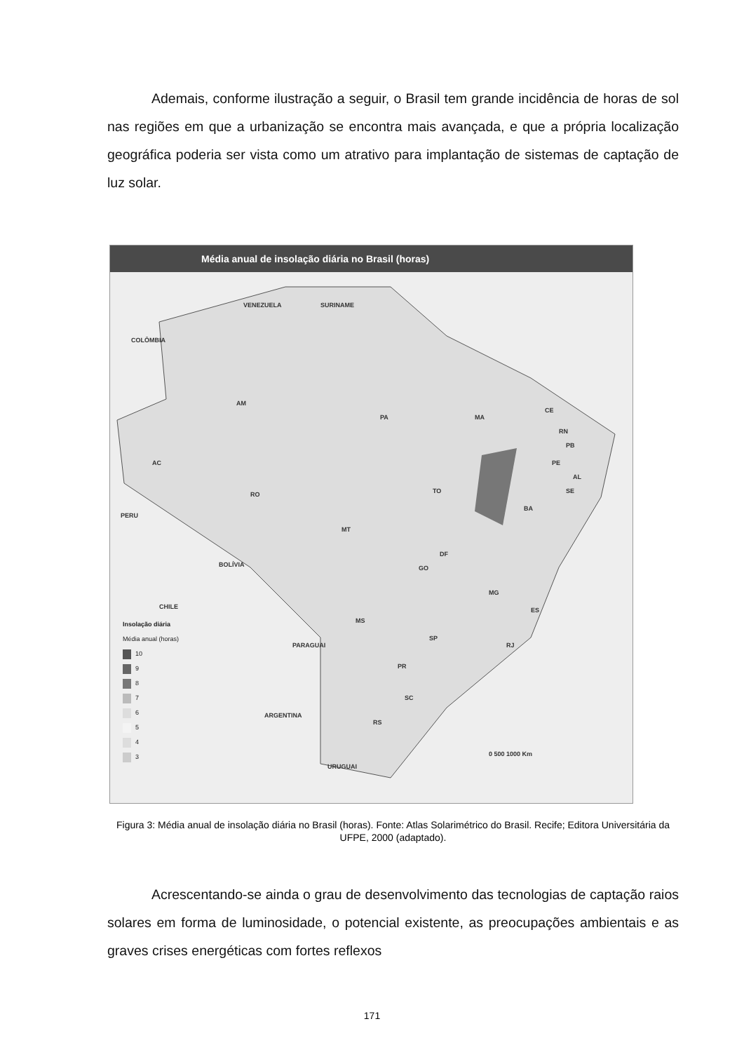Ademais, conforme ilustração a seguir, o Brasil tem grande incidência de horas de sol nas regiões em que a urbanização se encontra mais avançada, e que a própria localização geográfica poderia ser vista como um atrativo para implantação de sistemas de captação de luz solar.
Média anual de insolação diária no Brasil (horas)
VENEZUELA SURINAME
COLÔMBIA
AM
PA MA
CE
RN
PB
PE
AL
SE
BA
TO
RO
AC
MT
DF
GO
MG
ES
MS
SP
RJ
PR
SC
RS
PERU
BOLÍVIA
CHILE
PARAGUAI
ARGENTINA
URUGUAI
Insolação diária
Média anual (horas)
10
9
8
7
6
5
4
3
0 500 1000 Km
Figura 3: Média anual de insolação diária no Brasil (horas). Fonte: Atlas Solarimétrico do Brasil. Recife; Editora Universitária da UFPE, 2000 (adaptado).
Acrescentando-se ainda o grau de desenvolvimento das tecnologias de captação raios solares em forma de luminosidade, o potencial existente, as preocupações ambientais e as graves crises energéticas com fortes reflexos
171